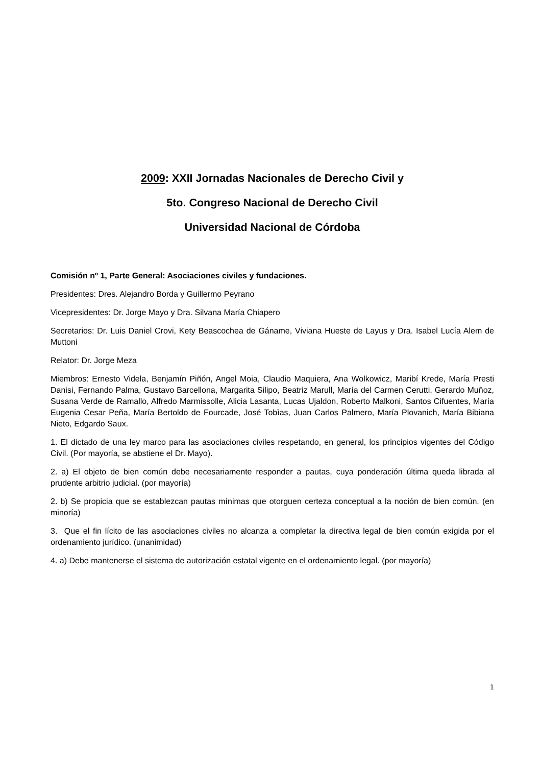2009: XXII Jornadas Nacionales de Derecho Civil y
5to. Congreso Nacional de Derecho Civil
Universidad Nacional de Córdoba
Comisión nº 1, Parte General: Asociaciones civiles y fundaciones.
Presidentes: Dres. Alejandro Borda y Guillermo Peyrano
Vicepresidentes: Dr. Jorge Mayo y Dra. Silvana María Chiapero
Secretarios: Dr. Luis Daniel Crovi, Kety Beascochea de Gáname, Viviana Hueste de Layus y Dra. Isabel Lucía Alem de Muttoni
Relator: Dr. Jorge Meza
Miembros: Ernesto Videla, Benjamín Piñón, Angel Moia, Claudio Maquiera, Ana Wolkowicz, Maribí Krede, María Presti Danisi, Fernando Palma, Gustavo Barcellona, Margarita Silipo, Beatriz Marull, María del Carmen Cerutti, Gerardo Muñoz, Susana Verde de Ramallo, Alfredo Marmissolle, Alicia Lasanta, Lucas Ujaldon, Roberto Malkoni, Santos Cifuentes, María Eugenia Cesar Peña, María Bertoldo de Fourcade, José Tobìas, Juan Carlos Palmero, María Plovanich, María Bibiana Nieto, Edgardo Saux.
1. El dictado de una ley marco para las asociaciones civiles respetando, en general, los principios vigentes del Código Civil. (Por mayoría, se abstiene el Dr. Mayo).
2. a) El objeto de bien común debe necesariamente responder a pautas, cuya ponderación última queda librada al prudente arbitrio judicial. (por mayoría)
2. b) Se propicia que se establezcan pautas mínimas que otorguen certeza conceptual a la noción de bien común. (en minoría)
3. Que el fin lícito de las asociaciones civiles no alcanza a completar la directiva legal de bien común exigida por el ordenamiento jurídico. (unanimidad)
4. a) Debe mantenerse el sistema de autorización estatal vigente en el ordenamiento legal. (por mayoría)
1